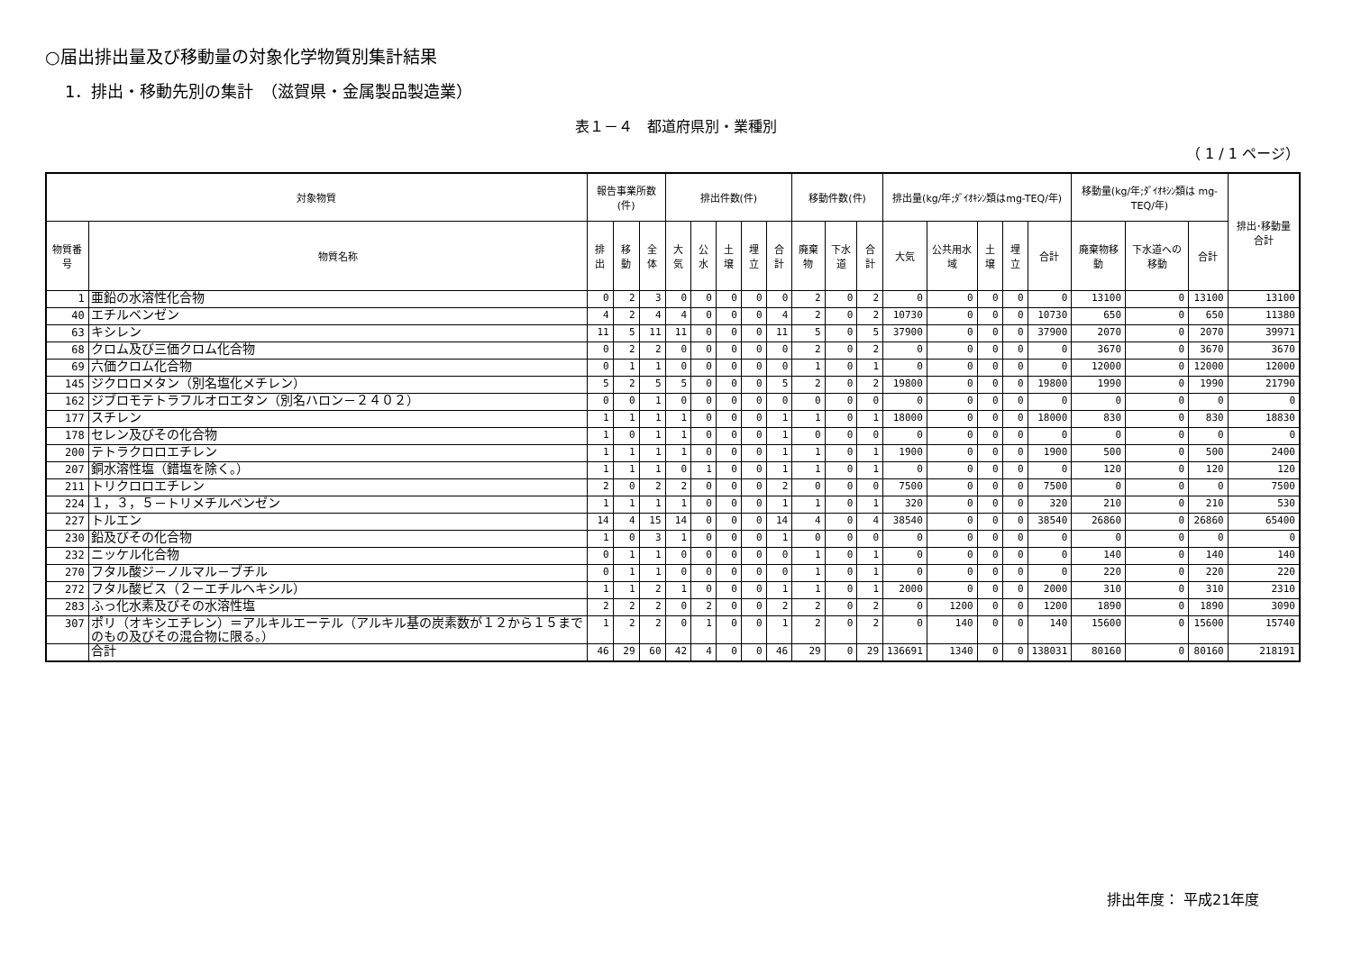○届出排出量及び移動量の対象化学物質別集計結果
1．排出・移動先別の集計　（滋賀県・金属製品製造業）
表１－４　都道府県別・業種別
（ 1 / 1 ページ）
| 対象物質 | | 報告事業所数(件) | | | 排出件数(件) | | | | | 移動件数(件) | | | 排出量(kg/年;ﾀﾞｲｵｷｼﾝ類はmg-TEQ/年) | | | | | 移動量(kg/年;ﾀﾞｲｵｷｼﾝ類は mg-TEQ/年) | | | 排出･移動量合計 |
| --- | --- | --- | --- | --- | --- | --- | --- | --- | --- | --- | --- | --- | --- | --- | --- | --- | --- | --- | --- | --- | --- |
| 物質番号 | 物質名称 | 排出 | 移動 | 全体 | 大気 | 公水 | 土壌 | 埋立 | 合計 | 廃棄物 | 下水道 | 合計 | 大気 | 公共用水域 | 土壌 | 埋立 | 合計 | 廃棄物移動 | 下水道への移動 | 合計 | |
| 1 | 亜鉛の水溶性化合物 | 0 | 2 | 3 | 0 | 0 | 0 | 0 | 0 | 2 | 0 | 2 | 0 | 0 | 0 | 0 | 0 | 13100 | 0 | 13100 | 13100 |
| 40 | エチルベンゼン | 4 | 2 | 4 | 4 | 0 | 0 | 0 | 4 | 2 | 0 | 2 | 10730 | 0 | 0 | 0 | 10730 | 650 | 0 | 650 | 11380 |
| 63 | キシレン | 11 | 5 | 11 | 11 | 0 | 0 | 0 | 11 | 5 | 0 | 5 | 37900 | 0 | 0 | 0 | 37900 | 2070 | 0 | 2070 | 39971 |
| 68 | クロム及び三価クロム化合物 | 0 | 2 | 2 | 0 | 0 | 0 | 0 | 0 | 2 | 0 | 2 | 0 | 0 | 0 | 0 | 0 | 3670 | 0 | 3670 | 3670 |
| 69 | 六価クロム化合物 | 0 | 1 | 1 | 0 | 0 | 0 | 0 | 0 | 1 | 0 | 1 | 0 | 0 | 0 | 0 | 0 | 12000 | 0 | 12000 | 12000 |
| 145 | ジクロロメタン（別名塩化メチレン） | 5 | 2 | 5 | 5 | 0 | 0 | 0 | 5 | 2 | 0 | 2 | 19800 | 0 | 0 | 0 | 19800 | 1990 | 0 | 1990 | 21790 |
| 162 | ジブロモテトラフルオロエタン（別名ハロン－２４０２） | 0 | 0 | 1 | 0 | 0 | 0 | 0 | 0 | 0 | 0 | 0 | 0 | 0 | 0 | 0 | 0 | 0 | 0 | 0 | 0 |
| 177 | スチレン | 1 | 1 | 1 | 1 | 0 | 0 | 0 | 1 | 1 | 0 | 1 | 18000 | 0 | 0 | 0 | 18000 | 830 | 0 | 830 | 18830 |
| 178 | セレン及びその化合物 | 1 | 0 | 1 | 1 | 0 | 0 | 0 | 1 | 0 | 0 | 0 | 0 | 0 | 0 | 0 | 0 | 0 | 0 | 0 | 0 |
| 200 | テトラクロロエチレン | 1 | 1 | 1 | 1 | 0 | 0 | 0 | 1 | 1 | 0 | 1 | 1900 | 0 | 0 | 0 | 1900 | 500 | 0 | 500 | 2400 |
| 207 | 銅水溶性塩（錯塩を除く。） | 1 | 1 | 1 | 0 | 1 | 0 | 0 | 1 | 1 | 0 | 1 | 0 | 0 | 0 | 0 | 0 | 120 | 0 | 120 | 120 |
| 211 | トリクロロエチレン | 2 | 0 | 2 | 2 | 0 | 0 | 0 | 2 | 0 | 0 | 0 | 7500 | 0 | 0 | 0 | 7500 | 0 | 0 | 0 | 7500 |
| 224 | １，３，５－トリメチルベンゼン | 1 | 1 | 1 | 1 | 0 | 0 | 0 | 1 | 1 | 0 | 1 | 320 | 0 | 0 | 0 | 320 | 210 | 0 | 210 | 530 |
| 227 | トルエン | 14 | 4 | 15 | 14 | 0 | 0 | 0 | 14 | 4 | 0 | 4 | 38540 | 0 | 0 | 0 | 38540 | 26860 | 0 | 26860 | 65400 |
| 230 | 鉛及びその化合物 | 1 | 0 | 3 | 1 | 0 | 0 | 0 | 1 | 0 | 0 | 0 | 0 | 0 | 0 | 0 | 0 | 0 | 0 | 0 | 0 |
| 232 | ニッケル化合物 | 0 | 1 | 1 | 0 | 0 | 0 | 0 | 0 | 1 | 0 | 1 | 0 | 0 | 0 | 0 | 0 | 140 | 0 | 140 | 140 |
| 270 | フタル酸ジ－ノルマル－ブチル | 0 | 1 | 1 | 0 | 0 | 0 | 0 | 0 | 1 | 0 | 1 | 0 | 0 | 0 | 0 | 0 | 220 | 0 | 220 | 220 |
| 272 | フタル酸ビス（２－エチルヘキシル） | 1 | 1 | 2 | 1 | 0 | 0 | 0 | 1 | 1 | 0 | 1 | 2000 | 0 | 0 | 0 | 2000 | 310 | 0 | 310 | 2310 |
| 283 | ふっ化水素及びその水溶性塩 | 2 | 2 | 2 | 0 | 2 | 0 | 0 | 2 | 2 | 0 | 2 | 0 | 1200 | 0 | 0 | 1200 | 1890 | 0 | 1890 | 3090 |
| 307 | ポリ（オキシエチレン）＝アルキルエーテル（アルキル基の炭素数が１２から１５までのもの及びその混合物に限る。） | 1 | 2 | 2 | 0 | 1 | 0 | 0 | 1 | 2 | 0 | 2 | 0 | 140 | 0 | 0 | 140 | 15600 | 0 | 15600 | 15740 |
| | 合計 | 46 | 29 | 60 | 42 | 4 | 0 | 0 | 46 | 29 | 0 | 29 | 136691 | 1340 | 0 | 0 | 138031 | 80160 | 0 | 80160 | 218191 |
排出年度： 平成21年度